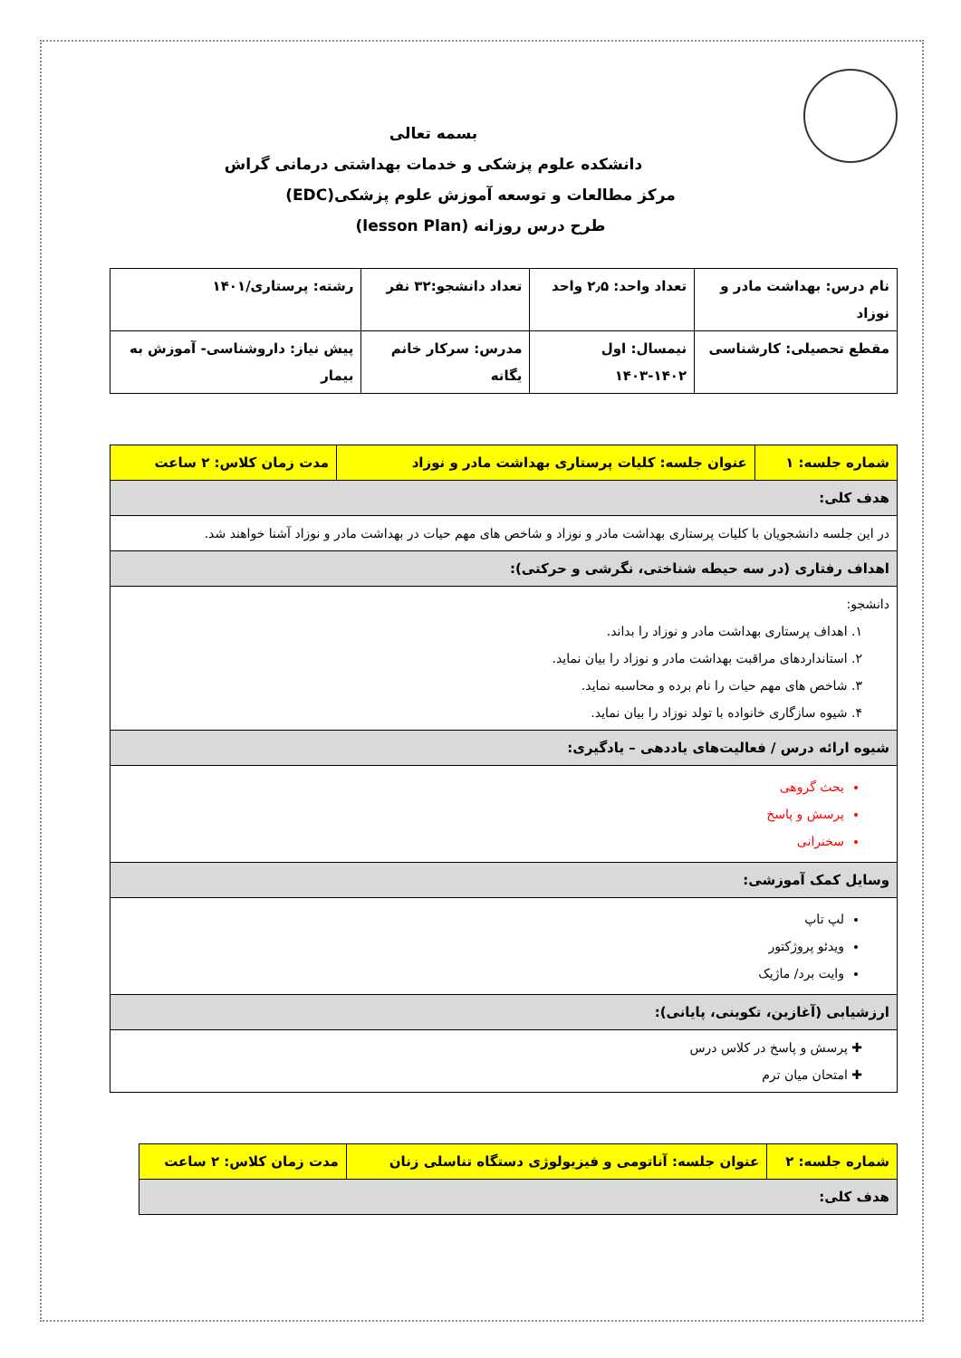بسمه تعالی
دانشکده علوم پزشکی و خدمات بهداشتی درمانی گراش
مرکز مطالعات و توسعه آموزش علوم پزشکی(EDC)
طرح درس روزانه (lesson Plan)
| نام درس: بهداشت مادر و نوزاد | تعداد واحد: ۲٫۵ واحد | تعداد دانشجو:۳۲ نفر | رشته: پرستاری/۱۴۰۱ |
| مقطع تحصیلی: کارشناسی | نیمسال: اول ۱۴۰۲-۱۴۰۳ | مدرس: سرکار خانم یگانه | پیش نیاز: داروشناسی- آموزش به بیمار |
| شماره جلسه: ۱ | عنوان جلسه: کلیات پرستاری بهداشت مادر و نوزاد | مدت زمان کلاس: ۲ ساعت |
| هدف کلی: | | |
| در این جلسه دانشجویان با کلیات پرستاری بهداشت مادر و نوزاد و شاخص های مهم حیات در بهداشت مادر و نوزاد آشنا خواهند شد. | | |
| اهداف رفتاری (در سه حیطه شناختی، نگرشی و حرکتی): | | |
| دانشجو: ۱. اهداف پرستاری بهداشت مادر و نوزاد را بداند. ۲. استانداردهای مراقبت بهداشت مادر و نوزاد را بیان نماید. ۳. شاخص های مهم حیات را نام برده و محاسبه نماید. ۴. شیوه سازگاری خانواده با تولد نوزاد را بیان نماید. | | |
| شیوه ارائه درس / فعالیت‌های یاددهی – یادگیری: | | |
| بحث گروهی پرسش و پاسخ سخنرانی | | |
| وسایل کمک آموزشی: | | |
| لپ تاپ ویدئو پروژکتور وایت برد/ ماژیک | | |
| ارزشیابی (آغازین، تکوینی، پایانی): | | |
| ✚ پرسش و پاسخ در کلاس درس ✚ امتحان میان ترم | | |
| شماره جلسه: ۲ | عنوان جلسه: آناتومی و فیزیولوژی دستگاه تناسلی زنان | مدت زمان کلاس: ۲ ساعت |
| هدف کلی: | | |